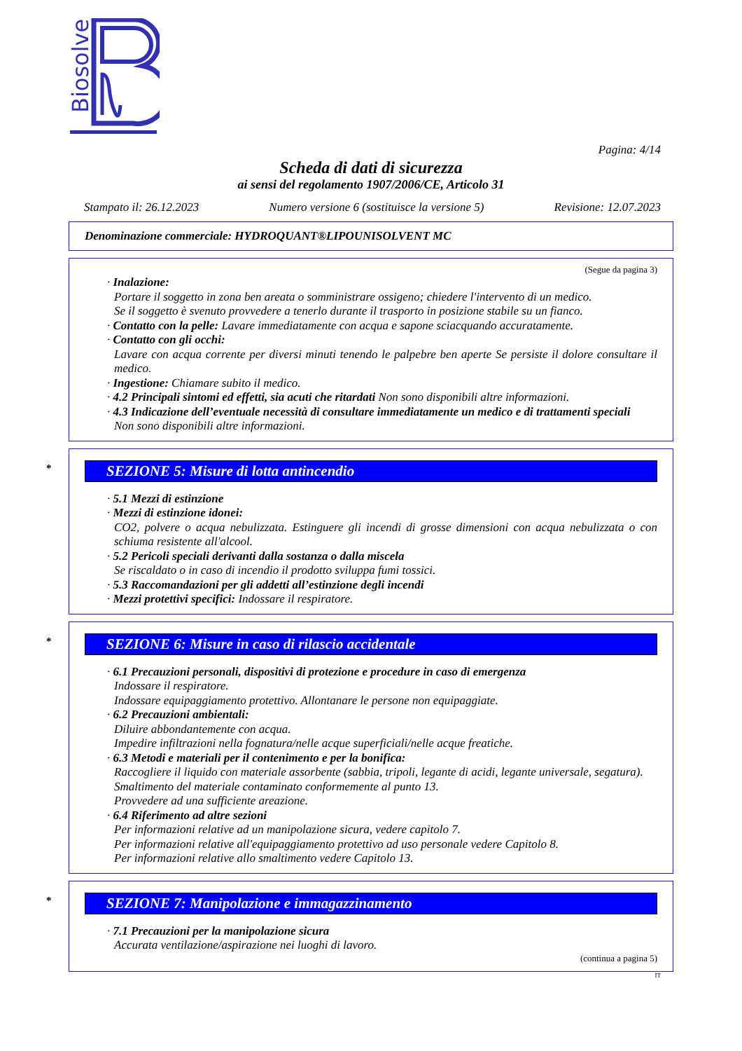Biosolve
Pagina: 4/14
Scheda di dati di sicurezza
ai sensi del regolamento 1907/2006/CE, Articolo 31
Stampato il: 26.12.2023 Numero versione 6 (sostituisce la versione 5) Revisione: 12.07.2023
Denominazione commerciale: HYDROQUANT®LIPOUNISOLVENT MC
(Segue da pagina 3)
· Inalazione:
Portare il soggetto in zona ben areata o somministrare ossigeno; chiedere l'intervento di un medico.
Se il soggetto è svenuto provvedere a tenerlo durante il trasporto in posizione stabile su un fianco.
· Contatto con la pelle: Lavare immediatamente con acqua e sapone sciacquando accuratamente.
· Contatto con gli occhi:
Lavare con acqua corrente per diversi minuti tenendo le palpebre ben aperte Se persiste il dolore consultare il medico.
· Ingestione: Chiamare subito il medico.
· 4.2 Principali sintomi ed effetti, sia acuti che ritardati Non sono disponibili altre informazioni.
· 4.3 Indicazione dell’eventuale necessità di consultare immediatamente un medico e di trattamenti speciali
Non sono disponibili altre informazioni.
* SEZIONE 5: Misure di lotta antincendio
· 5.1 Mezzi di estinzione
· Mezzi di estinzione idonei:
CO2, polvere o acqua nebulizzata. Estinguere gli incendi di grosse dimensioni con acqua nebulizzata o con schiuma resistente all'alcool.
· 5.2 Pericoli speciali derivanti dalla sostanza o dalla miscela
Se riscaldato o in caso di incendio il prodotto sviluppa fumi tossici.
· 5.3 Raccomandazioni per gli addetti all’estinzione degli incendi
· Mezzi protettivi specifici: Indossare il respiratore.
* SEZIONE 6: Misure in caso di rilascio accidentale
· 6.1 Precauzioni personali, dispositivi di protezione e procedure in caso di emergenza
Indossare il respiratore.
Indossare equipaggiamento protettivo. Allontanare le persone non equipaggiate.
· 6.2 Precauzioni ambientali:
Diluire abbondantemente con acqua.
Impedire infiltrazioni nella fognatura/nelle acque superficiali/nelle acque freatiche.
· 6.3 Metodi e materiali per il contenimento e per la bonifica:
Raccogliere il liquido con materiale assorbente (sabbia, tripoli, legante di acidi, legante universale, segatura).
Smaltimento del materiale contaminato conformemente al punto 13.
Provvedere ad una sufficiente areazione.
· 6.4 Riferimento ad altre sezioni
Per informazioni relative ad un manipolazione sicura, vedere capitolo 7.
Per informazioni relative all'equipaggiamento protettivo ad uso personale vedere Capitolo 8.
Per informazioni relative allo smaltimento vedere Capitolo 13.
* SEZIONE 7: Manipolazione e immagazzinamento
· 7.1 Precauzioni per la manipolazione sicura
Accurata ventilazione/aspirazione nei luoghi di lavoro.
(continua a pagina 5)
IT